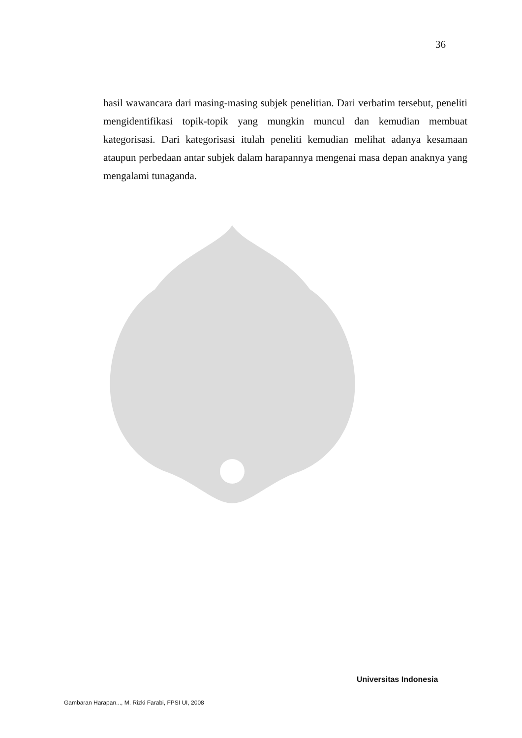36
hasil wawancara dari masing-masing subjek penelitian. Dari verbatim tersebut, peneliti mengidentifikasi topik-topik yang mungkin muncul dan kemudian membuat kategorisasi. Dari kategorisasi itulah peneliti kemudian melihat adanya kesamaan ataupun perbedaan antar subjek dalam harapannya mengenai masa depan anaknya yang mengalami tunaganda.
Universitas Indonesia
Gambaran Harapan..., M. Rizki Farabi, FPSI UI, 2008